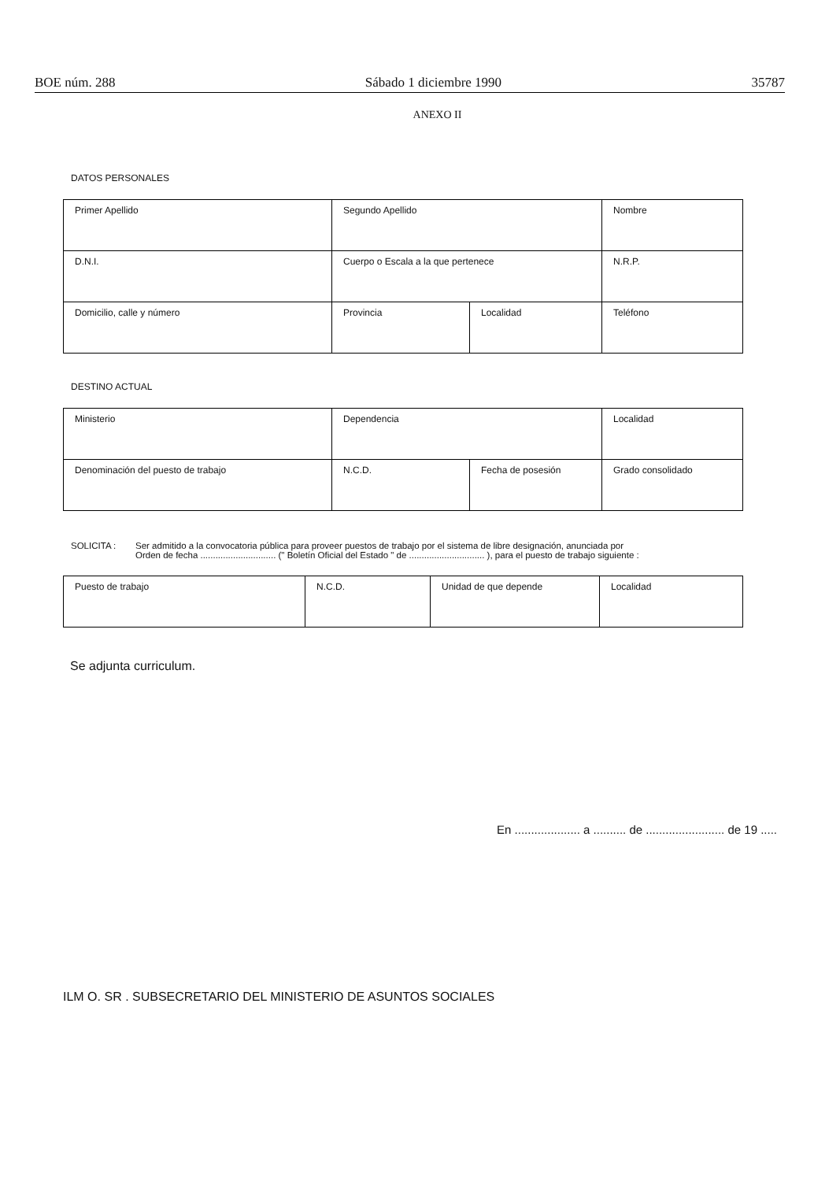BOE núm. 288 Sábado 1 diciembre 1990 35787
ANEXO II
DATOS PERSONALES
| Primer Apellido | Segundo Apellido | | Nombre |
| D.N.I. | Cuerpo o Escala a la que pertenece | | N.R.P. |
| Domicilio, calle y número | Provincia | Localidad | Teléfono |
DESTINO ACTUAL
| Ministerio | Dependencia | | Localidad |
| Denominación del puesto de trabajo | N.C.D. | Fecha de posesión | Grado consolidado |
SOLICITA : Ser admitido a la convocatoria pública para proveer puestos de trabajo por el sistema de libre designación, anunciada por
Orden de fecha .............................. (" Boletín Oficial del Estado " de .............................. ), para el puesto de trabajo siguiente :
| Puesto de trabajo | N.C.D. | Unidad de que depende | Localidad |
Se adjunta curriculum.
En .................... a .......... de ........................ de 19 .....
ILM O. SR . SUBSECRETARIO DEL MINISTERIO DE ASUNTOS SOCIALES